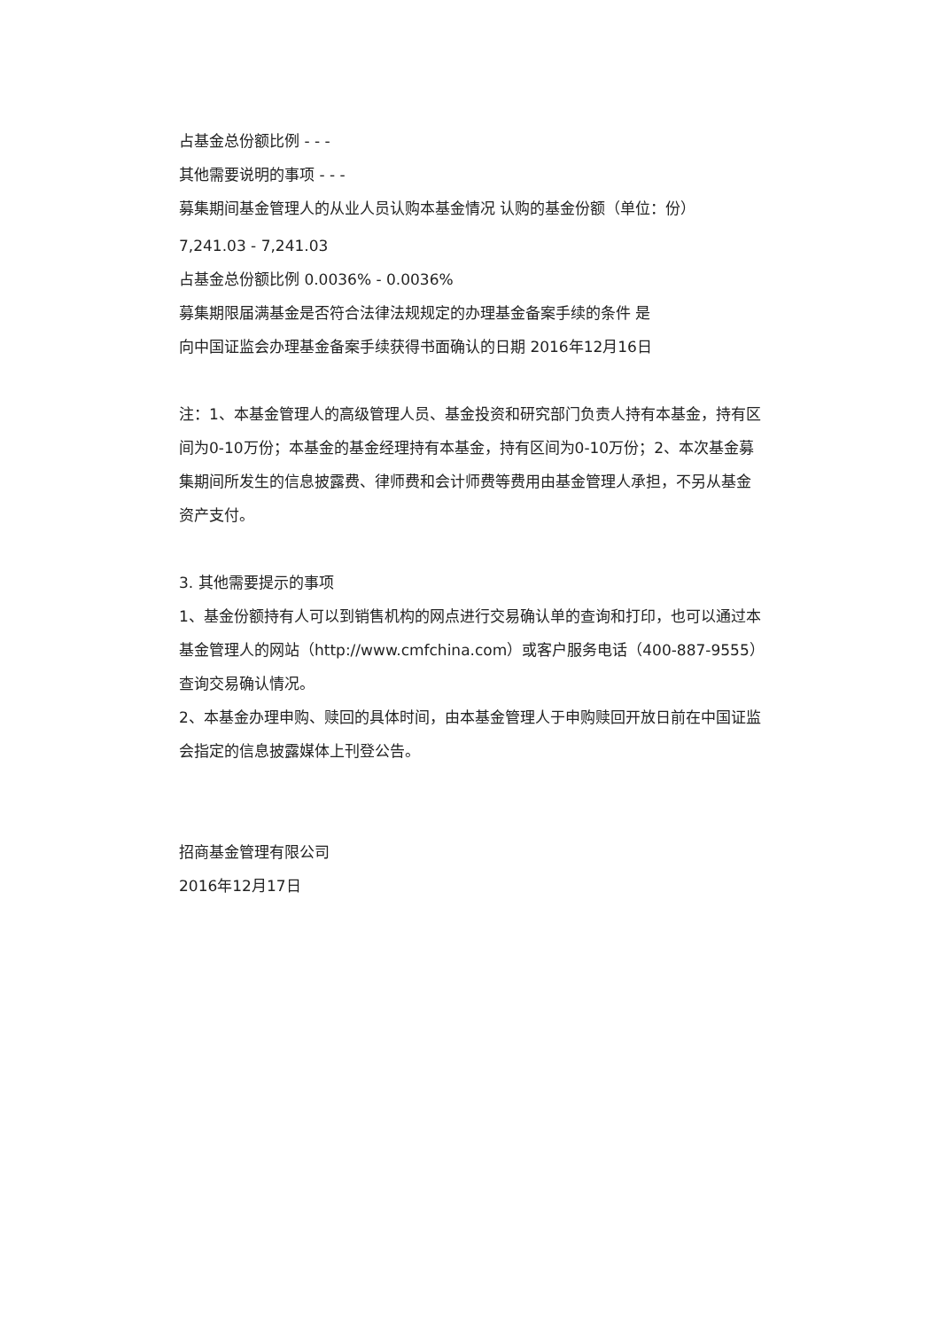占基金总份额比例 - - -
其他需要说明的事项 - - -
募集期间基金管理人的从业人员认购本基金情况 认购的基金份额（单位：份）
7,241.03 - 7,241.03
占基金总份额比例 0.0036% - 0.0036%
募集期限届满基金是否符合法律法规规定的办理基金备案手续的条件 是
向中国证监会办理基金备案手续获得书面确认的日期 2016年12月16日
注：1、本基金管理人的高级管理人员、基金投资和研究部门负责人持有本基金，持有区间为0-10万份；本基金的基金经理持有本基金，持有区间为0-10万份；2、本次基金募集期间所发生的信息披露费、律师费和会计师费等费用由基金管理人承担，不另从基金资产支付。
3. 其他需要提示的事项
1、基金份额持有人可以到销售机构的网点进行交易确认单的查询和打印，也可以通过本基金管理人的网站（http://www.cmfchina.com）或客户服务电话（400-887-9555）查询交易确认情况。
2、本基金办理申购、赎回的具体时间，由本基金管理人于申购赎回开放日前在中国证监会指定的信息披露媒体上刊登公告。
招商基金管理有限公司
2016年12月17日